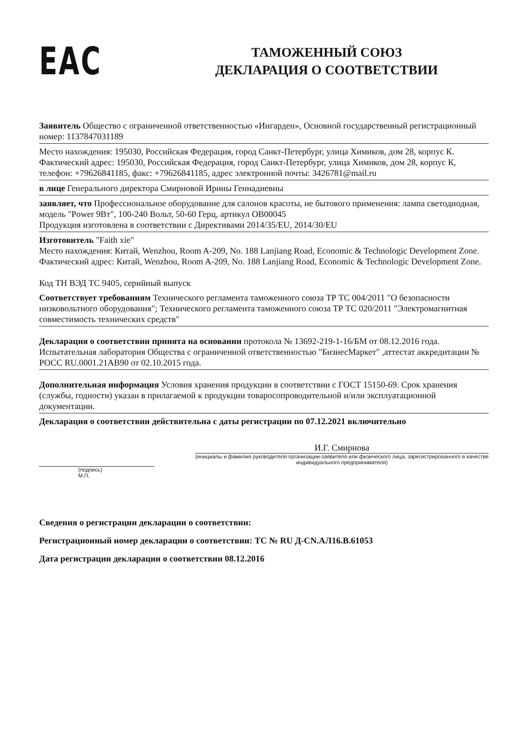EAC
ТАМОЖЕННЫЙ СОЮЗ
ДЕКЛАРАЦИЯ О СООТВЕТСТВИИ
Заявитель Общество с ограниченной ответственностью «Ингарден», Основной государственный регистрационный номер: 1137847031189
Место нахождения: 195030, Российская Федерация, город Санкт-Петербург, улица Химиков, дом 28, корпус К. Фактический адрес: 195030, Российская Федерация, город Санкт-Петербург, улица Химиков, дом 28, корпус К, телефон: +79626841185, факс: +79626841185, адрес электронной почты: 3426781@mail.ru
в лице Генерального директора Смирновой Ирины Геннадиевны
заявляет, что Профессиональное оборудование для салонов красоты, не бытового применения: лампа светодиодная, модель "Power 9Вт", 100-240 Вольт, 50-60 Герц, артикул OB00045
Продукция изготовлена в соответствии с Директивами 2014/35/EU, 2014/30/EU
Изготовитель "Faith xie"
Место нахождения: Китай, Wenzhou, Room A-209, No. 188 Lanjiang Road, Economic & Technologic Development Zone. Фактический адрес: Китай, Wenzhou, Room A-209, No. 188 Lanjiang Road, Economic & Technologic Development Zone.
Код ТН ВЭД ТС 9405, серийный выпуск
Соответствует требованиям Технического регламента таможенного союза ТР ТС 004/2011 "О безопасности низковольтного оборудования"; Технического регламента таможенного союза ТР ТС 020/2011 "Электромагнитная совместимость технических средств"
Декларация о соответствии принята на основании протокола № 13692-219-1-16/БМ от 08.12.2016 года. Испытательная лаборатория Общества с ограниченной ответственностью "БизнесМаркет" ,аттестат аккредитации № РОСС RU.0001.21АВ90 от 02.10.2015 года.
Дополнительная информация Условия хранения продукции в соответствии с ГОСТ 15150-69. Срок хранения (службы, годности) указан в прилагаемой к продукции товаросопроводительной и/или эксплуатационной документации.
Декларация о соответствии действительна с даты регистрации по 07.12.2021 включительно
(подпись)
М.П.
И.Г. Смирнова
(инициалы и фамилия руководителя организации-заявителя или физического лица, зарегистрированного в качестве индивидуального предпринимателя)
Сведения о регистрации декларации о соответствии:
Регистрационный номер декларации о соответствии: ТС № RU Д-CN.АЛ16.В.61053
Дата регистрации декларации о соответствии 08.12.2016